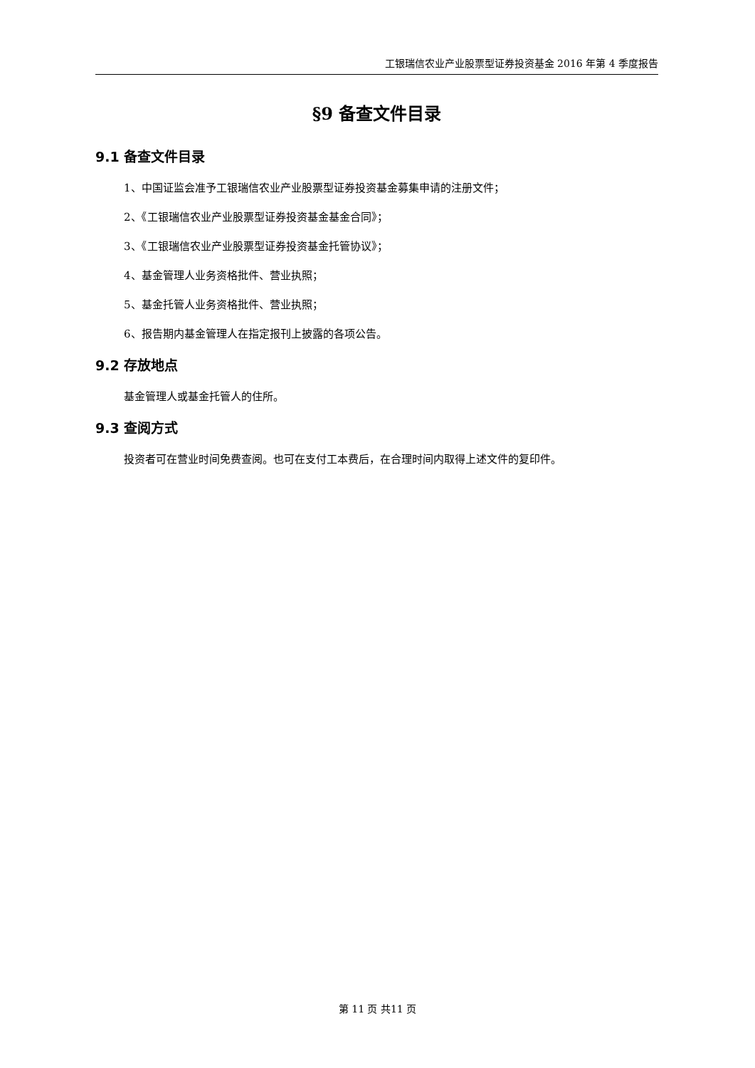工银瑞信农业产业股票型证券投资基金 2016 年第 4 季度报告
§9 备查文件目录
9.1 备查文件目录
1、中国证监会准予工银瑞信农业产业股票型证券投资基金募集申请的注册文件；
2、《工银瑞信农业产业股票型证券投资基金基金合同》；
3、《工银瑞信农业产业股票型证券投资基金托管协议》；
4、基金管理人业务资格批件、营业执照；
5、基金托管人业务资格批件、营业执照；
6、报告期内基金管理人在指定报刊上披露的各项公告。
9.2 存放地点
基金管理人或基金托管人的住所。
9.3 查阅方式
投资者可在营业时间免费查阅。也可在支付工本费后，在合理时间内取得上述文件的复印件。
第 11 页 共11 页